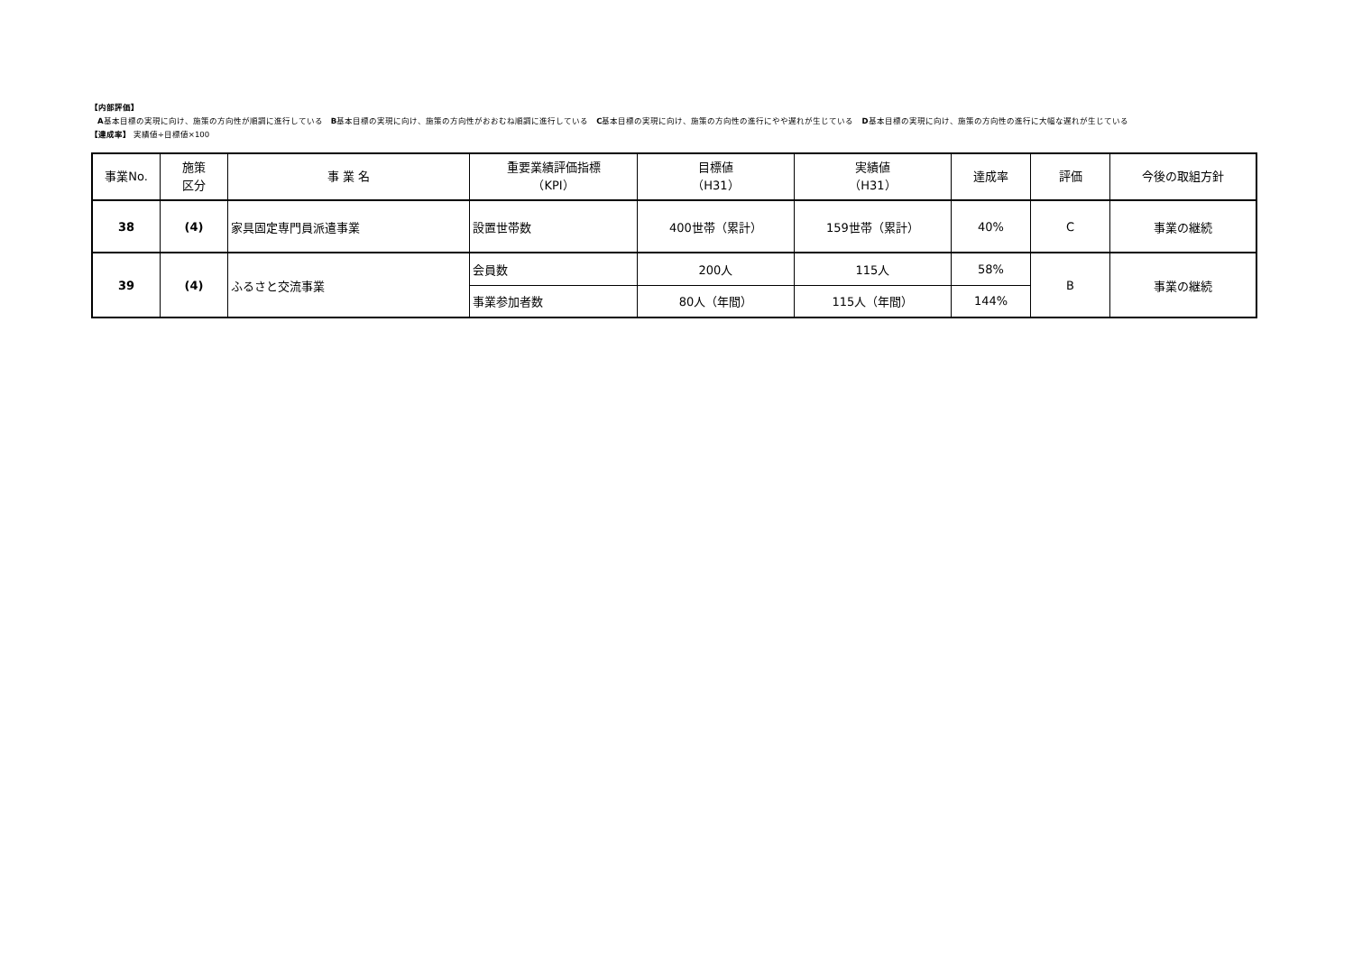【内部評価】
A基本目標の実現に向け、施策の方向性が順調に進行している　B基本目標の実現に向け、施策の方向性がおおむね順調に進行している　C基本目標の実現に向け、施策の方向性の進行にやや遅れが生じている　D基本目標の実現に向け、施策の方向性の進行に大幅な遅れが生じている
【達成率】 実績値÷目標値×100
| 事業No. | 施策 区分 | 事 業 名 | 重要業績評価指標 （KPI） | 目標値 （H31） | 実績値 （H31） | 達成率 | 評価 | 今後の取組方針 |
| --- | --- | --- | --- | --- | --- | --- | --- | --- |
| 38 | (4) | 家具固定専門員派遣事業 | 設置世帯数 | 400世帯（累計） | 159世帯（累計） | 40% | C | 事業の継続 |
| 39 | (4) | ふるさと交流事業 | 会員数 | 200人 | 115人 | 58% | B | 事業の継続 |
| | | | 事業参加者数 | 80人（年間） | 115人（年間） | 144% | | |